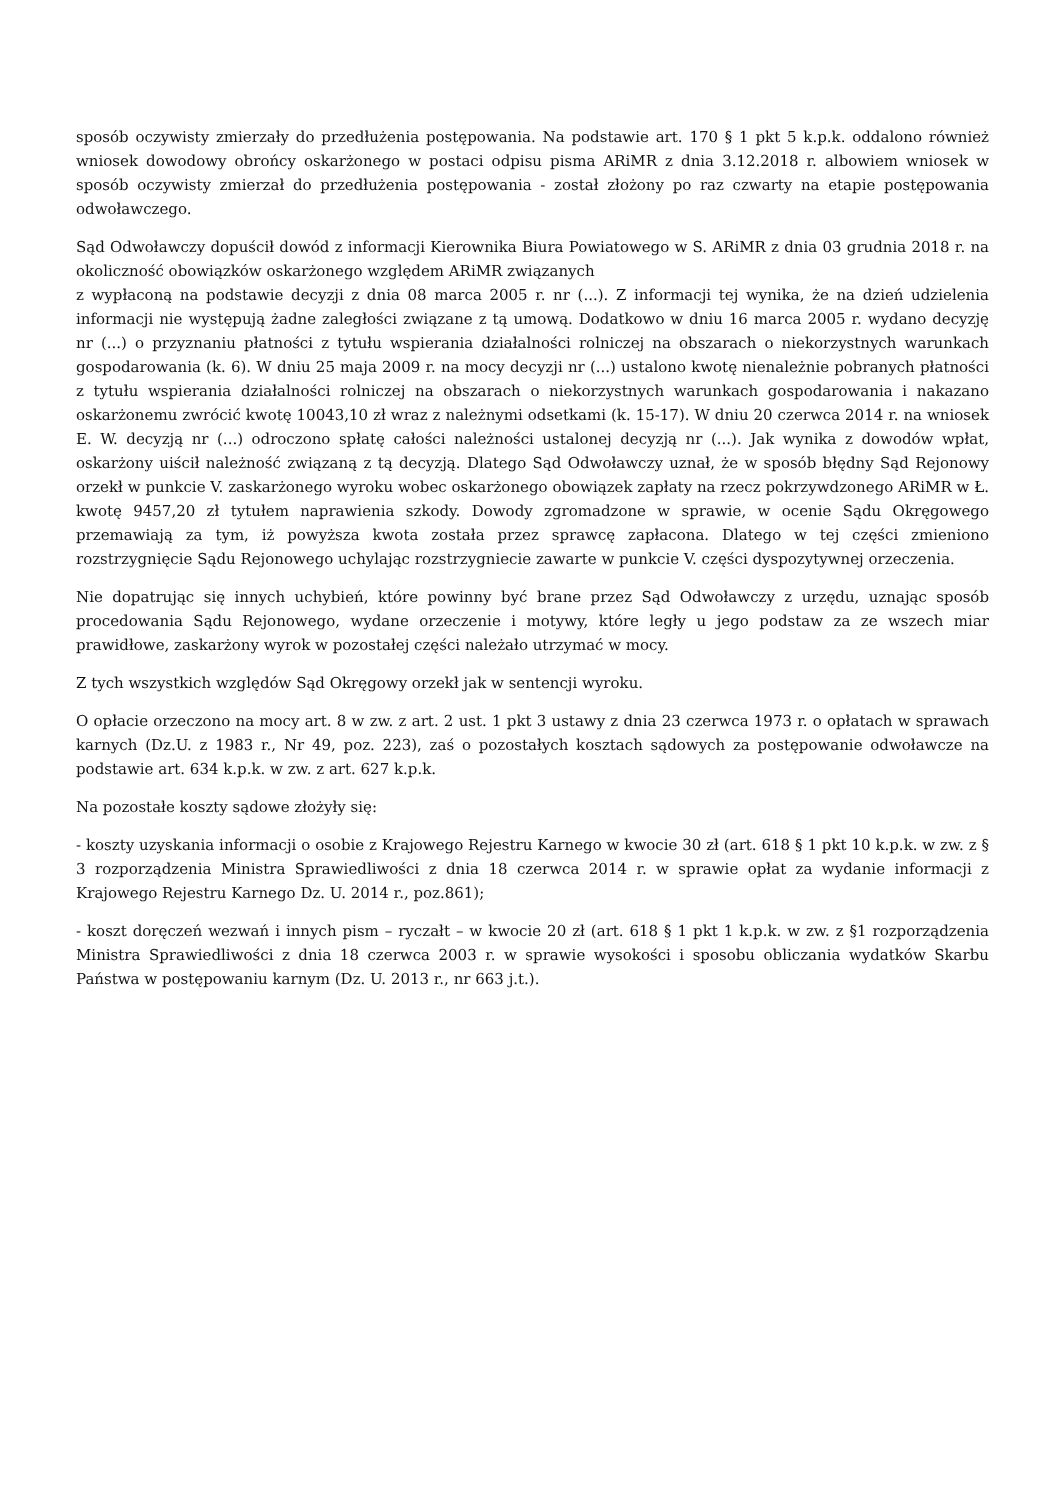sposób oczywisty zmierzały do przedłużenia postępowania. Na podstawie art. 170 § 1 pkt 5 k.p.k. oddalono również wniosek dowodowy obrońcy oskarżonego w postaci odpisu pisma ARiMR z dnia 3.12.2018 r. albowiem wniosek w sposób oczywisty zmierzał do przedłużenia postępowania - został złożony po raz czwarty na etapie postępowania odwoławczego.
Sąd Odwoławczy dopuścił dowód z informacji Kierownika Biura Powiatowego w S. ARiMR z dnia 03 grudnia 2018 r. na okoliczność obowiązków oskarżonego względem ARiMR związanych
z wypłaconą na podstawie decyzji z dnia 08 marca 2005 r. nr (...). Z informacji tej wynika, że na dzień udzielenia informacji nie występują żadne zaległości związane z tą umową. Dodatkowo w dniu 16 marca 2005 r. wydano decyzję nr (...) o przyznaniu płatności z tytułu wspierania działalności rolniczej na obszarach o niekorzystnych warunkach gospodarowania (k. 6). W dniu 25 maja 2009 r. na mocy decyzji nr (...) ustalono kwotę nienależnie pobranych płatności z tytułu wspierania działalności rolniczej na obszarach o niekorzystnych warunkach gospodarowania i nakazano oskarżonemu zwrócić kwotę 10043,10 zł wraz z należnymi odsetkami (k. 15-17). W dniu 20 czerwca 2014 r. na wniosek E. W. decyzją nr (...) odroczono spłatę całości należności ustalonej decyzją nr (...). Jak wynika z dowodów wpłat, oskarżony uiścił należność związaną z tą decyzją. Dlatego Sąd Odwoławczy uznał, że w sposób błędny Sąd Rejonowy orzekł w punkcie V. zaskarżonego wyroku wobec oskarżonego obowiązek zapłaty na rzecz pokrzywdzonego ARiMR w Ł. kwotę 9457,20 zł tytułem naprawienia szkody. Dowody zgromadzone w sprawie, w ocenie Sądu Okręgowego przemawiają za tym, iż powyższa kwota została przez sprawcę zapłacona. Dlatego w tej części zmieniono rozstrzygnięcie Sądu Rejonowego uchylając rozstrzygniecie zawarte w punkcie V. części dyspozytywnej orzeczenia.
Nie dopatrując się innych uchybień, które powinny być brane przez Sąd Odwoławczy z urzędu, uznając sposób procedowania Sądu Rejonowego, wydane orzeczenie i motywy, które legły u jego podstaw za ze wszech miar prawidłowe, zaskarżony wyrok w pozostałej części należało utrzymać w mocy.
Z tych wszystkich względów Sąd Okręgowy orzekł jak w sentencji wyroku.
O opłacie orzeczono na mocy art. 8 w zw. z art. 2 ust. 1 pkt 3 ustawy z dnia 23 czerwca 1973 r. o opłatach w sprawach karnych (Dz.U. z 1983 r., Nr 49, poz. 223), zaś o pozostałych kosztach sądowych za postępowanie odwoławcze na podstawie art. 634 k.p.k. w zw. z art. 627 k.p.k.
Na pozostałe koszty sądowe złożyły się:
- koszty uzyskania informacji o osobie z Krajowego Rejestru Karnego w kwocie 30 zł (art. 618 § 1 pkt 10 k.p.k. w zw. z § 3 rozporządzenia Ministra Sprawiedliwości z dnia 18 czerwca 2014 r. w sprawie opłat za wydanie informacji z Krajowego Rejestru Karnego Dz. U. 2014 r., poz.861);
- koszt doręczeń wezwań i innych pism – ryczałt – w kwocie 20 zł (art. 618 § 1 pkt 1 k.p.k. w zw. z §1 rozporządzenia Ministra Sprawiedliwości z dnia 18 czerwca 2003 r. w sprawie wysokości i sposobu obliczania wydatków Skarbu Państwa w postępowaniu karnym (Dz. U. 2013 r., nr 663 j.t.).